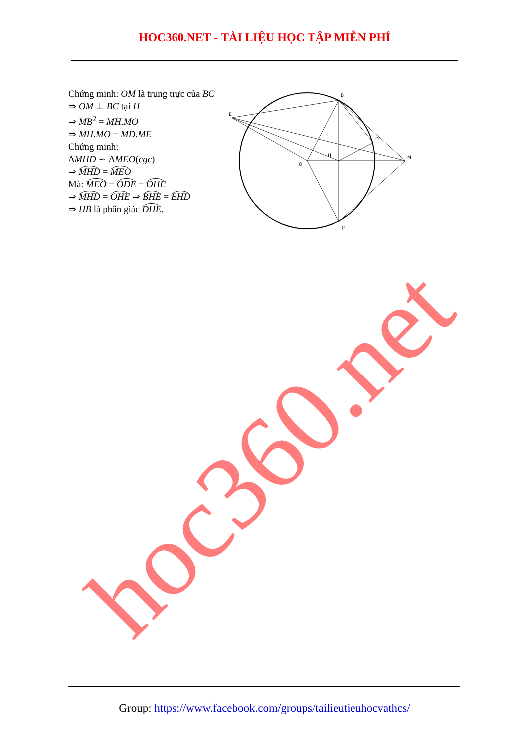HOC360.NET - TÀI LIỆU HỌC TẬP MIỄN PHÍ
| Chứng minh: OM là trung trực của BC ⇒ OM ⊥ BC tại H ⇒ MB<sup>2</sup> = MH.MO ⇒ MH.MO = MD.ME Chứng minh: Δ MHD ∽ Δ MEO ( cgc ) ⇒ MHD = MEO Mà: MEO = ODE = OHE ⇒ MHD = OHE ⇒ BHE = BHD ⇒ HB là phân giác DHE . | B E D H O M C |
hoc360.net
Group: https://www.facebook.com/groups/tailieutieuhocvathcs/